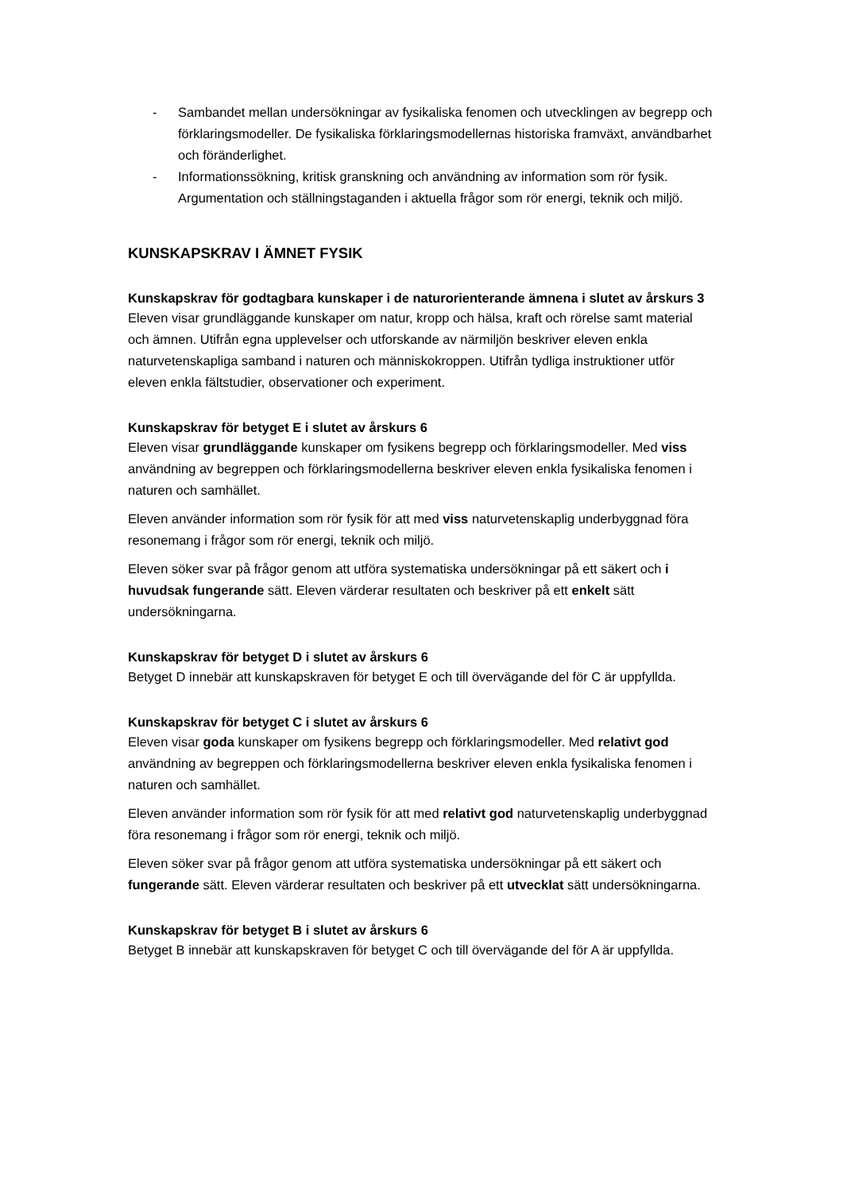- Sambandet mellan undersökningar av fysikaliska fenomen och utvecklingen av begrepp och förklaringsmodeller. De fysikaliska förklaringsmodellernas historiska framväxt, användbarhet och föränderlighet.
- Informationssökning, kritisk granskning och användning av information som rör fysik. Argumentation och ställningstaganden i aktuella frågor som rör energi, teknik och miljö.
KUNSKAPSKRAV I ÄMNET FYSIK
Kunskapskrav för godtagbara kunskaper i de naturorienterande ämnena i slutet av årskurs 3
Eleven visar grundläggande kunskaper om natur, kropp och hälsa, kraft och rörelse samt material och ämnen. Utifrån egna upplevelser och utforskande av närmiljön beskriver eleven enkla naturvetenskapliga samband i naturen och människokroppen. Utifrån tydliga instruktioner utför eleven enkla fältstudier, observationer och experiment.
Kunskapskrav för betyget E i slutet av årskurs 6
Eleven visar grundläggande kunskaper om fysikens begrepp och förklaringsmodeller. Med viss användning av begreppen och förklaringsmodellerna beskriver eleven enkla fysikaliska fenomen i naturen och samhället.
Eleven använder information som rör fysik för att med viss naturvetenskaplig underbyggnad föra resonemang i frågor som rör energi, teknik och miljö.
Eleven söker svar på frågor genom att utföra systematiska undersökningar på ett säkert och i huvudsak fungerande sätt. Eleven värderar resultaten och beskriver på ett enkelt sätt undersökningarna.
Kunskapskrav för betyget D i slutet av årskurs 6
Betyget D innebär att kunskapskraven för betyget E och till övervägande del för C är uppfyllda.
Kunskapskrav för betyget C i slutet av årskurs 6
Eleven visar goda kunskaper om fysikens begrepp och förklaringsmodeller. Med relativt god användning av begreppen och förklaringsmodellerna beskriver eleven enkla fysikaliska fenomen i naturen och samhället.
Eleven använder information som rör fysik för att med relativt god naturvetenskaplig underbyggnad föra resonemang i frågor som rör energi, teknik och miljö.
Eleven söker svar på frågor genom att utföra systematiska undersökningar på ett säkert och fungerande sätt. Eleven värderar resultaten och beskriver på ett utvecklat sätt undersökningarna.
Kunskapskrav för betyget B i slutet av årskurs 6
Betyget B innebär att kunskapskraven för betyget C och till övervägande del för A är uppfyllda.